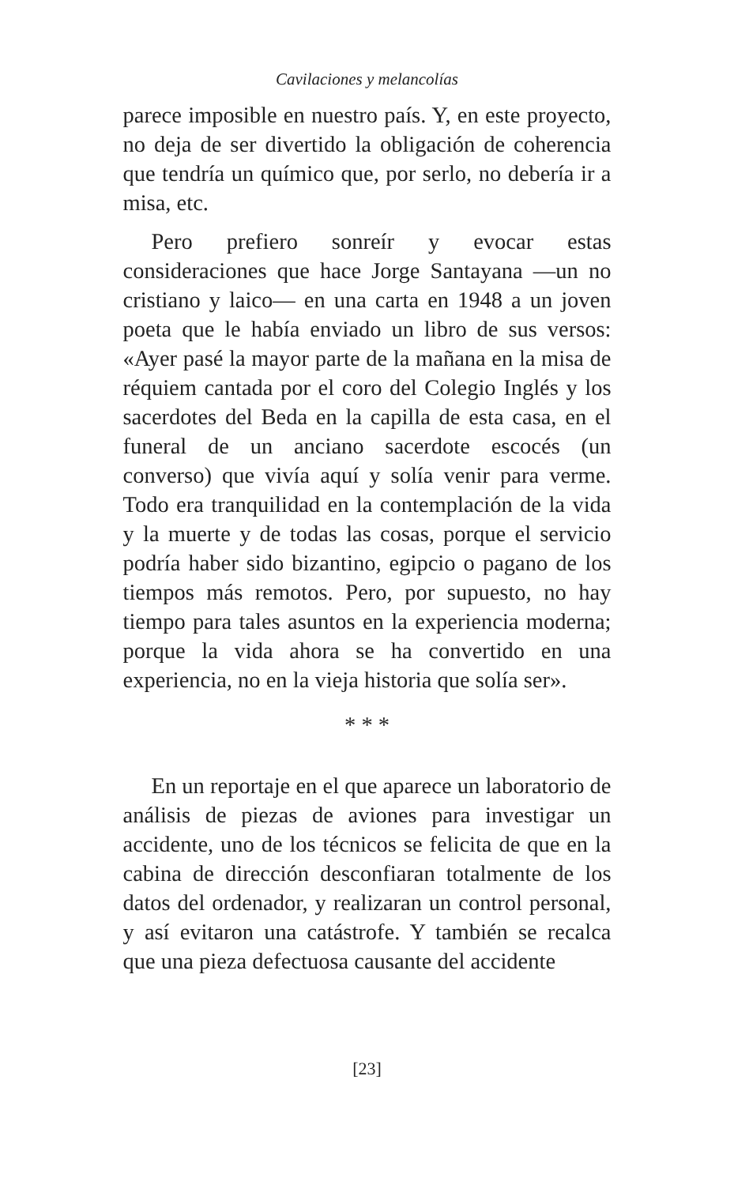Cavilaciones y melancolías
parece imposible en nuestro país. Y, en este proyecto, no deja de ser divertido la obligación de coherencia que tendría un químico que, por serlo, no debería ir a misa, etc.
Pero prefiero sonreír y evocar estas consideraciones que hace Jorge Santayana —un no cristiano y laico— en una carta en 1948 a un joven poeta que le había enviado un libro de sus versos: «Ayer pasé la mayor parte de la mañana en la misa de réquiem cantada por el coro del Colegio Inglés y los sacerdotes del Beda en la capilla de esta casa, en el funeral de un anciano sacerdote escocés (un converso) que vivía aquí y solía venir para verme. Todo era tranquilidad en la contemplación de la vida y la muerte y de todas las cosas, porque el servicio podría haber sido bizantino, egipcio o pagano de los tiempos más remotos. Pero, por supuesto, no hay tiempo para tales asuntos en la experiencia moderna; porque la vida ahora se ha convertido en una experiencia, no en la vieja historia que solía ser».
* * *
En un reportaje en el que aparece un laboratorio de análisis de piezas de aviones para investigar un accidente, uno de los técnicos se felicita de que en la cabina de dirección desconfiaran totalmente de los datos del ordenador, y realizaran un control personal, y así evitaron una catástrofe. Y también se recalca que una pieza defectuosa causante del accidente
[23]